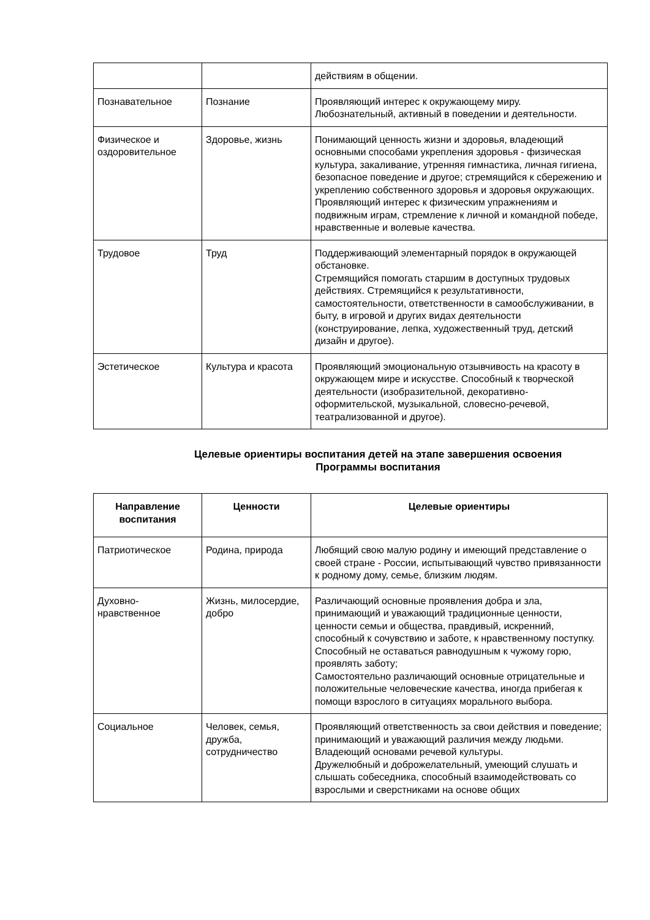| | | действиям в общении. |
| Познавательное | Познание | Проявляющий интерес к окружающему миру. Любознательный, активный в поведении и деятельности. |
| Физическое и оздоровительное | Здоровье, жизнь | Понимающий ценность жизни и здоровья, владеющий основными способами укрепления здоровья - физическая культура, закаливание, утренняя гимнастика, личная гигиена, безопасное поведение и другое; стремящийся к сбережению и укреплению собственного здоровья и здоровья окружающих. Проявляющий интерес к физическим упражнениям и подвижным играм, стремление к личной и командной победе, нравственные и волевые качества. |
| Трудовое | Труд | Поддерживающий элементарный порядок в окружающей обстановке. Стремящийся помогать старшим в доступных трудовых действиях. Стремящийся к результативности, самостоятельности, ответственности в самообслуживании, в быту, в игровой и других видах деятельности (конструирование, лепка, художественный труд, детский дизайн и другое). |
| Эстетическое | Культура и красота | Проявляющий эмоциональную отзывчивость на красоту в окружающем мире и искусстве. Способный к творческой деятельности (изобразительной, декоративно-оформительской, музыкальной, словесно-речевой, театрализованной и другое). |
Целевые ориентиры воспитания детей на этапе завершения освоения
Программы воспитания
| Направление воспитания | Ценности | Целевые ориентиры |
| --- | --- | --- |
| Патриотическое | Родина, природа | Любящий свою малую родину и имеющий представление о своей стране - России, испытывающий чувство привязанности к родному дому, семье, близким людям. |
| Духовно-нравственное | Жизнь, милосердие, добро | Различающий основные проявления добра и зла, принимающий и уважающий традиционные ценности, ценности семьи и общества, правдивый, искренний, способный к сочувствию и заботе, к нравственному поступку. Способный не оставаться равнодушным к чужому горю, проявлять заботу; Самостоятельно различающий основные отрицательные и положительные человеческие качества, иногда прибегая к помощи взрослого в ситуациях морального выбора. |
| Социальное | Человек, семья, дружба, сотрудничество | Проявляющий ответственность за свои действия и поведение; принимающий и уважающий различия между людьми. Владеющий основами речевой культуры. Дружелюбный и доброжелательный, умеющий слушать и слышать собеседника, способный взаимодействовать со взрослыми и сверстниками на основе общих |